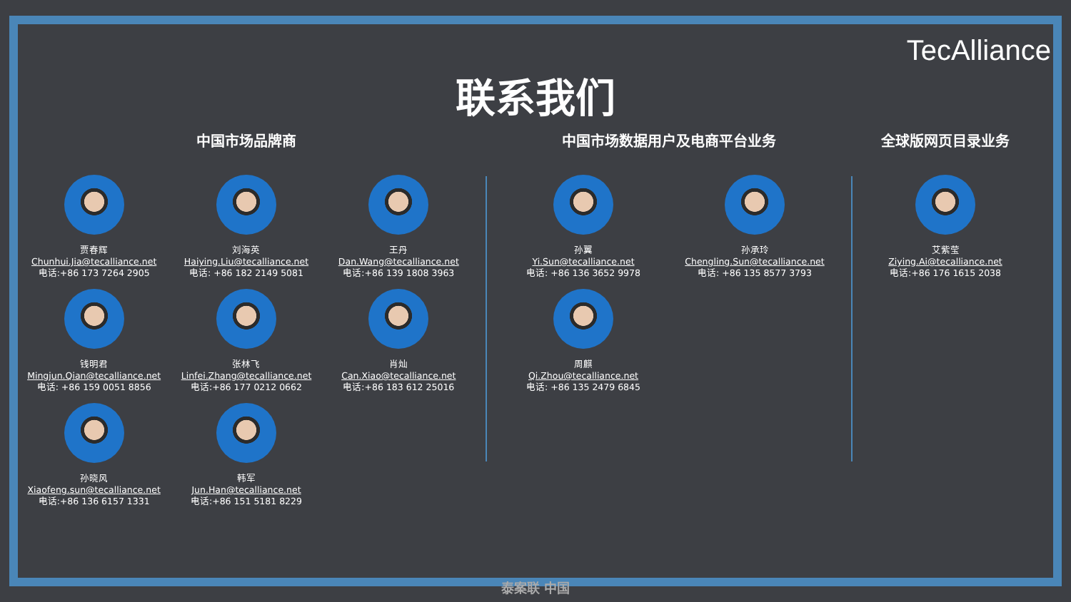TecAlliance
联系我们
中国市场品牌商
贾春辉
Chunhui.Jia@tecalliance.net
电话:+86 173 7264 2905
刘海英
Haiying.Liu@tecalliance.net
电话: +86 182 2149 5081
王丹
Dan.Wang@tecalliance.net
电话:+86 139 1808 3963
钱明君
Mingjun.Qian@tecalliance.net
电话: +86 159 0051 8856
张林飞
Linfei.Zhang@tecalliance.net
电话:+86 177 0212 0662
肖灿
Can.Xiao@tecalliance.net
电话:+86 183 612 25016
孙晓风
Xiaofeng.sun@tecalliance.net
电话:+86 136 6157 1331
韩军
Jun.Han@tecalliance.net
电话:+86 151 5181 8229
中国市场数据用户及电商平台业务
孙翼
Yi.Sun@tecalliance.net
电话: +86 136 3652 9978
孙承玲
Chengling.Sun@tecalliance.net
电话: +86 135 8577 3793
周麒
Qi.Zhou@tecalliance.net
电话: +86 135 2479 6845
全球版网页目录业务
艾紫莹
Ziying.Ai@tecalliance.net
电话:+86 176 1615 2038
泰案联 中国